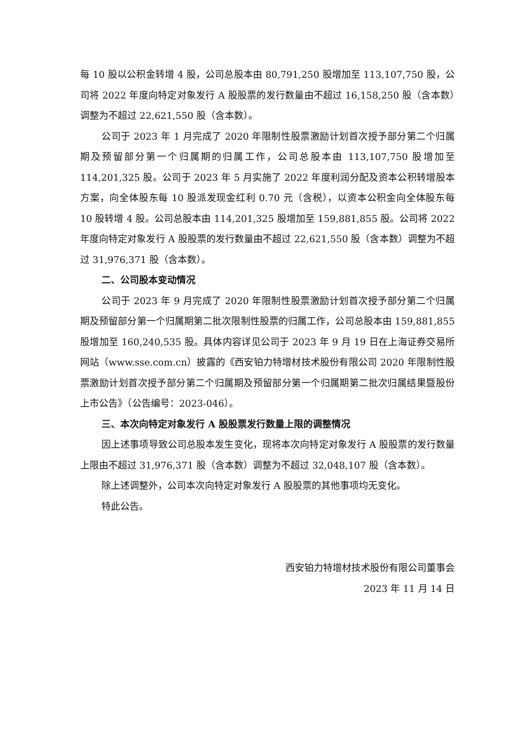每 10 股以公积金转增 4 股，公司总股本由 80,791,250 股增加至 113,107,750 股，公司将 2022 年度向特定对象发行 A 股股票的发行数量由不超过 16,158,250 股（含本数）调整为不超过 22,621,550 股（含本数）。
公司于 2023 年 1 月完成了 2020 年限制性股票激励计划首次授予部分第二个归属期及预留部分第一个归属期的归属工作，公司总股本由 113,107,750 股增加至 114,201,325 股。公司于 2023 年 5 月实施了 2022 年度利润分配及资本公积转增股本方案，向全体股东每 10 股派发现金红利 0.70 元（含税），以资本公积金向全体股东每 10 股转增 4 股。公司总股本由 114,201,325 股增加至 159,881,855 股。公司将 2022 年度向特定对象发行 A 股股票的发行数量由不超过 22,621,550 股（含本数）调整为不超过 31,976,371 股（含本数）。
二、公司股本变动情况
公司于 2023 年 9 月完成了 2020 年限制性股票激励计划首次授予部分第二个归属期及预留部分第一个归属期第二批次限制性股票的归属工作，公司总股本由 159,881,855 股增加至 160,240,535 股。具体内容详见公司于 2023 年 9 月 19 日在上海证券交易所网站（www.sse.com.cn）披露的《西安铂力特增材技术股份有限公司 2020 年限制性股票激励计划首次授予部分第二个归属期及预留部分第一个归属期第二批次归属结果暨股份上市公告》（公告编号：2023-046）。
三、本次向特定对象发行 A 股股票发行数量上限的调整情况
因上述事项导致公司总股本发生变化，现将本次向特定对象发行 A 股股票的发行数量上限由不超过 31,976,371 股（含本数）调整为不超过 32,048,107 股（含本数）。
除上述调整外，公司本次向特定对象发行 A 股股票的其他事项均无变化。
特此公告。
西安铂力特增材技术股份有限公司董事会
2023 年 11 月 14 日